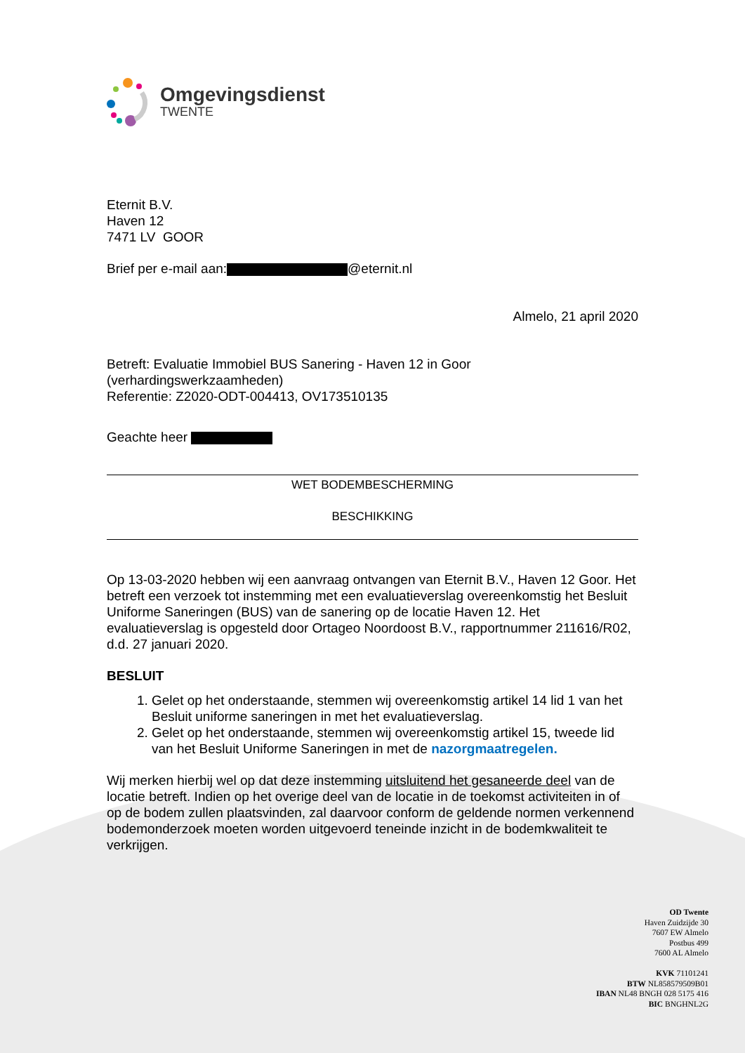Omgevingsdienst
TWENTE
Eternit B.V.
Haven 12
7471 LV GOOR
Brief per e-mail aan: @eternit.nl
Almelo, 21 april 2020
Betreft: Evaluatie Immobiel BUS Sanering - Haven 12 in Goor
(verhardingswerkzaamheden)
Referentie: Z2020-ODT-004413, OV173510135
Geachte heer
WET BODEMBESCHERMING
BESCHIKKING
Op 13-03-2020 hebben wij een aanvraag ontvangen van Eternit B.V., Haven 12 Goor. Het betreft een verzoek tot instemming met een evaluatieverslag overeenkomstig het Besluit Uniforme Saneringen (BUS) van de sanering op de locatie Haven 12. Het evaluatieverslag is opgesteld door Ortageo Noordoost B.V., rapportnummer 211616/R02, d.d. 27 januari 2020.
BESLUIT
1. Gelet op het onderstaande, stemmen wij overeenkomstig artikel 14 lid 1 van het Besluit uniforme saneringen in met het evaluatieverslag.
2. Gelet op het onderstaande, stemmen wij overeenkomstig artikel 15, tweede lid van het Besluit Uniforme Saneringen in met de nazorgmaatregelen.
Wij merken hierbij wel op dat deze instemming uitsluitend het gesaneerde deel van de locatie betreft. Indien op het overige deel van de locatie in de toekomst activiteiten in of op de bodem zullen plaatsvinden, zal daarvoor conform de geldende normen verkennend bodemonderzoek moeten worden uitgevoerd teneinde inzicht in de bodemkwaliteit te verkrijgen.
OD Twente
Haven Zuidzijde 30
7607 EW Almelo
Postbus 499
7600 AL Almelo
KVK 71101241
BTW NL858579509B01
IBAN NL48 BNGH 028 5175 416
BIC BNGHNL2G